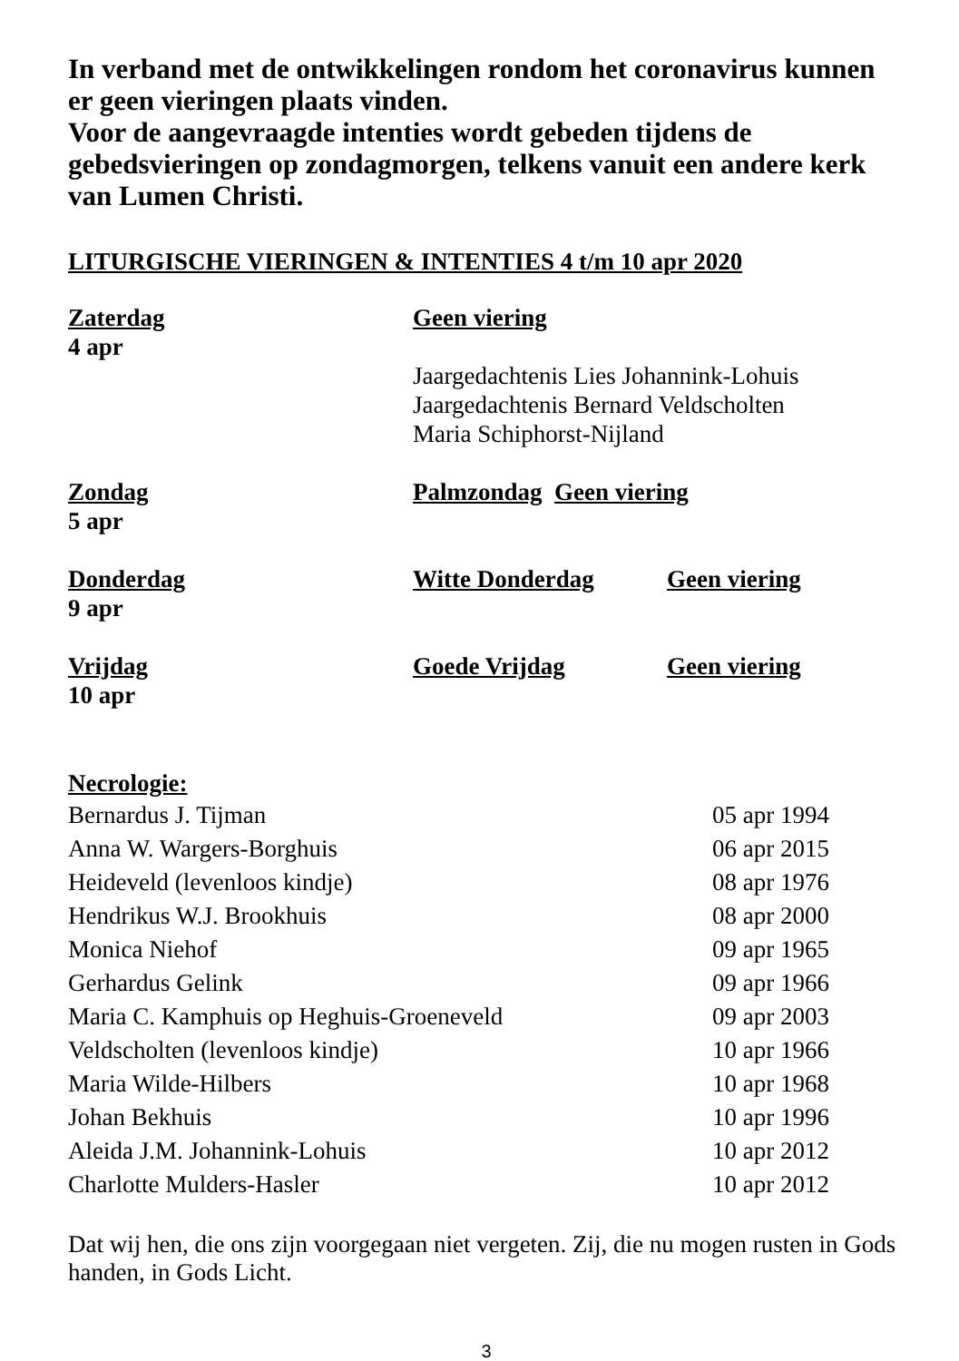In verband met de ontwikkelingen rondom het coronavirus kunnen er geen vieringen plaats vinden.
Voor de aangevraagde intenties wordt gebeden tijdens de gebedsvieringen op zondagmorgen, telkens vanuit een andere kerk van Lumen Christi.
LITURGISCHE VIERINGEN & INTENTIES 4 t/m 10 apr 2020
| Zaterdag 4 apr | Geen viering Jaargedachtenis Lies Johannink-Lohuis Jaargedachtenis Bernard Veldscholten Maria Schiphorst-Nijland | |
| Zondag 5 apr | Palmzondag Geen viering | |
| Donderdag 9 apr | Witte Donderdag | Geen viering |
| Vrijdag 10 apr | Goede Vrijdag | Geen viering |
Necrologie:
| Bernardus J. Tijman | 05 apr 1994 |
| Anna W. Wargers-Borghuis | 06 apr 2015 |
| Heideveld (levenloos kindje) | 08 apr 1976 |
| Hendrikus W.J. Brookhuis | 08 apr 2000 |
| Monica Niehof | 09 apr 1965 |
| Gerhardus Gelink | 09 apr 1966 |
| Maria C. Kamphuis op Heghuis-Groeneveld | 09 apr 2003 |
| Veldscholten (levenloos kindje) | 10 apr 1966 |
| Maria Wilde-Hilbers | 10 apr 1968 |
| Johan Bekhuis | 10 apr 1996 |
| Aleida J.M. Johannink-Lohuis | 10 apr 2012 |
| Charlotte Mulders-Hasler | 10 apr 2012 |
Dat wij hen, die ons zijn voorgegaan niet vergeten. Zij, die nu mogen rusten in Gods handen, in Gods Licht.
3